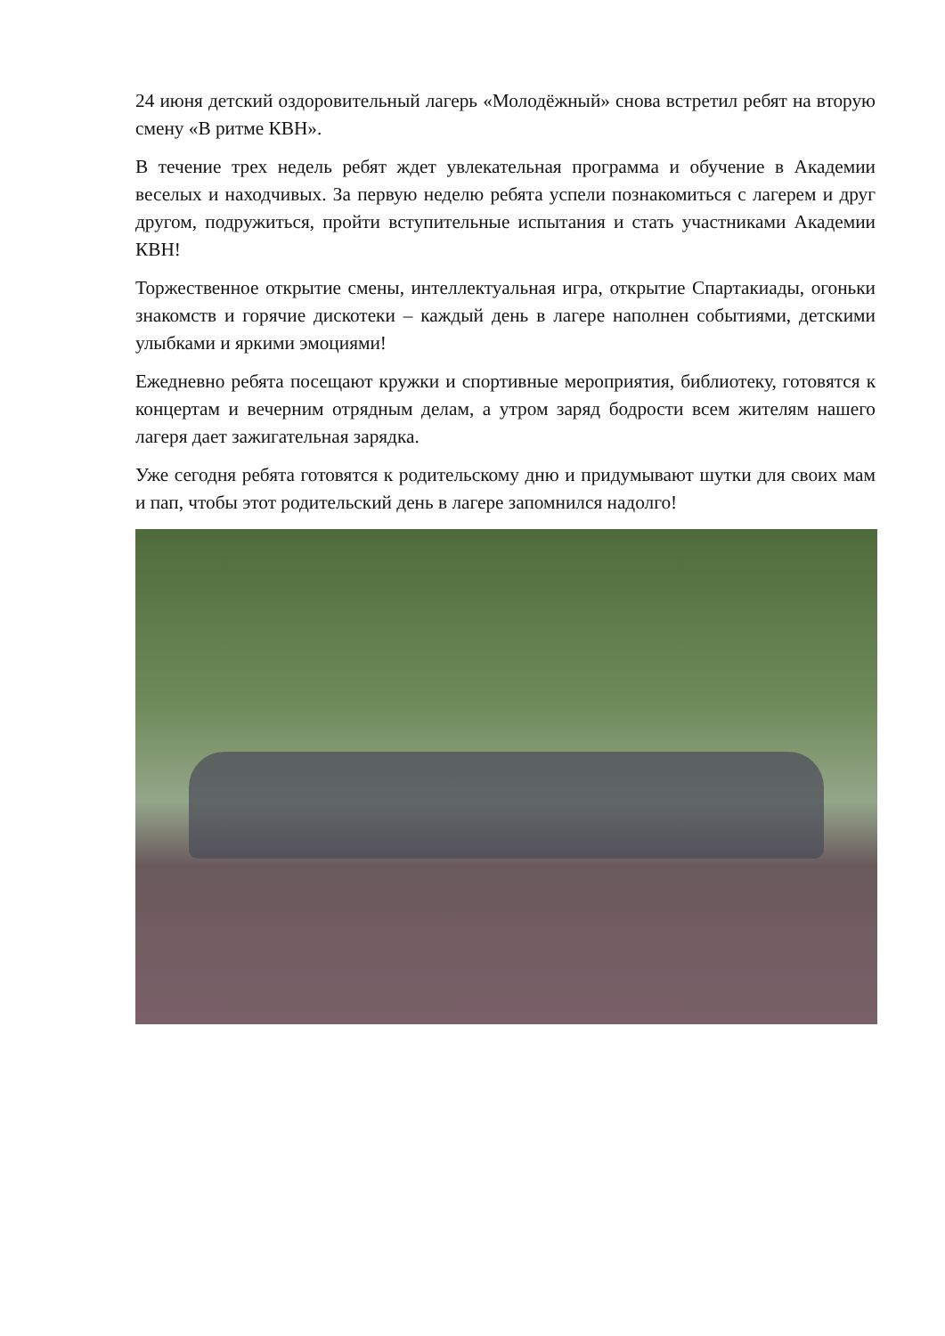24 июня детский оздоровительный лагерь «Молодёжный» снова встретил ребят на вторую смену «В ритме КВН».
В течение трех недель ребят ждет увлекательная программа и обучение в Академии веселых и находчивых. За первую неделю ребята успели познакомиться с лагерем и друг другом, подружиться, пройти вступительные испытания и стать участниками Академии КВН!
Торжественное открытие смены, интеллектуальная игра, открытие Спартакиады, огоньки знакомств и горячие дискотеки – каждый день в лагере наполнен событиями, детскими улыбками и яркими эмоциями!
Ежедневно ребята посещают кружки и спортивные мероприятия, библиотеку, готовятся к концертам и вечерним отрядным делам, а утром заряд бодрости всем жителям нашего лагеря дает зажигательная зарядка.
Уже сегодня ребята готовятся к родительскому дню и придумывают шутки для своих мам и пап, чтобы этот родительский день в лагере запомнился надолго!